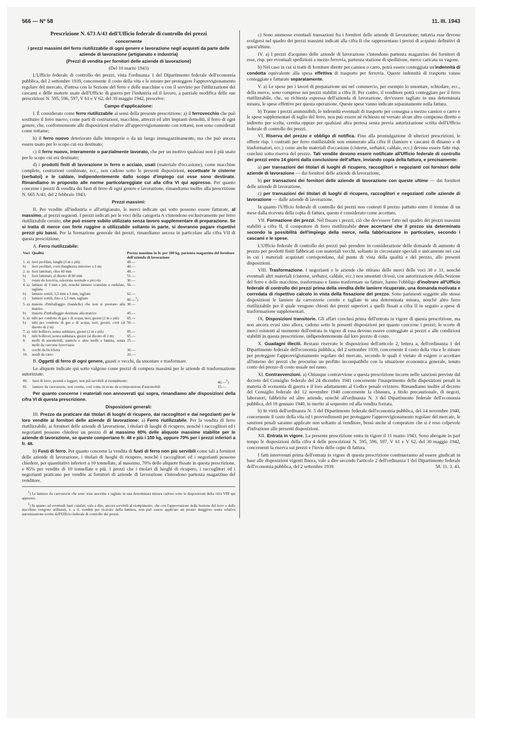566 — Nº 58 11. III. 1943
Prescrizione N. 673 A/43 dell'Ufficio federale di controllo dei prezzi
concernente
i prezzi massimi del ferro riutilizzabile di ogni genere e lavorazione negli acquisti da parte delle aziende di lavorazione (artigianato e industria)
(Prezzi di vendita per fornitori delle aziende di lavorazione)
(Del 10 marzo 1943)
L'Ufficio federale di controllo dei prezzi, vista l'ordinanza 1 del Dipartimento federale dell'economia pubblica, del 2 settembre 1939, concernente il costo della vita e le misure per proteggere l'approvvigionamento regolare del mercato, d'intesa con la Sezione del ferro e delle macchine e con il servizio per l'utilizzazione dei cascami e delle materie usate dell'Ufficio di guerra per l'industria ed il lavoro, a parziale modifica delle sue prescrizioni N. 595, 596, 597, V 61 e V 62, del 30 maggio 1942, prescrive:
Campo d'applicazione:
I. È considerato come ferro riutilizzabile ai sensi della presente prescrizione: a) il ferrovecchio che può sostituire il ferro nuovo, come parti di costruzioni, macchine, attrezzi ed altri impianti demoliti, il ferro di ogni genere, che, conformemente alle disposizioni relative all'approvvigionamento con rottami, non sono considerati come rottame;
b) il ferro nuovo deteriorato dalle intemperie o da un lungo immagazzinamento, ma che può ancora essere usato per lo scopo cui era destinato;
c) il ferro nuovo, interamente o parzialmente lavorato, che per un motivo qualsiasi non è più usato per lo scopo cui era destinato;
d) i prodotti finiti di lavorazione in ferro o acciaio, usati (materiale d'occasione), come macchine complete, costruzioni combinate, ecc., non cadono sotto le presenti disposizioni, eccettuate le cisterne (serbatoi) e le caldaie, indipendentemente dallo scopo d'impiego cui esse sono destinate. Rimandiamo in proposito alle norme particolareggiate cui alla cifra VI qui appresso. Per quanto concerne i prezzi di vendita dei fusti di ferro di ogni genere e lavorazione, rimandiamo inoltre alla prescrizione N. 665 A/43, del 2 febbraio 1943.
Prezzi massimi:
II. Per vendite all'industria e all'artigianato, le merci indicate qui sotto possono essere fatturate, al massimo, ai prezzi seguenti. I prezzi indicati per le voci della categoria A s'intendono esclusivamente per ferro riutilizzabile cernito, che può essere subito utilizzato senza lavoro supplementare di preparazione. Se si tratta di merce con forte ruggine o utilizzabile soltanto in parte, si dovranno pagare rispettivi prezzi più bassi. Per la formazione generale dei prezzi, rimandiamo ancora in particolare alla cifra VII di questa prescrizione.
A. Ferro riutilizzabile:
| Voci | Qualità | Prezzo massimo in fr. per 100 kg, partenza magazzino del fornitore dell'azienda di lavorazione |
| --- | --- | --- |
| 1. a) | ferri profilati, lunghi (3 m e più) | 48.— |
| b) | ferri profilati, corti (lunghezza inferiore a 3 m) | 40.— |
| 2. a) | ferri laminati, oltre 60 mm | 48.— |
| b) | ferri laminati, al disotto di 60 mm | 51.— |
| 3. | rotaie da ferrovia, selezione normale e piccola | 30.— |
| 4. a) | lamiere di 3 mm e più, nonchè lamiere scanalate e ondulate, tagliate | 56.— |
| b) | lamiere sottili, 1,5 mm a 3 mm, tagliate | 62.— |
| c) | lamiere sottili, fino a 1,5 mm, tagliate | 80.—<sup>1</sup>) |
| 5. a) | maiette d'imballaggio (bandelle) che non si prestano alla matrice | 30.— |
| b) | maiette d'imballaggio destinate alla matrice | 45.— |
| 6. a) | tubi per condotte di gas e di acqua, neri, grezzi (2 m e più) | 65.— |
| b) | tubi per condotte di gas e di acqua, neri, grezzi, corti (al disotto di 2 m) | 50.— |
| 7. a) | tubi bollitori, senza saldatura, grezzi (2 m e più) | 85.— |
| b) | tubi bollitori, senza saldatura, grezzi (al disotto di 2 m) | 65.— |
| 8. | molli di automobili, tramvie e altre molli a lamina, senza molli da carrozze ferroviarie | 25.— |
| 9. | cerchi da bicicletta | 30.— |
| 10. | assali da carro | 20.— |
B. Oggetti di ferro di ogni genere, guasti o vecchi, da smontare e trasformare.
Le aliquote indicate qui sotto valgono come prezzi di compera massimi per le aziende di trasformazione autorizzate.
| 80. | fusti di ferro, pesanti e leggeri, non più servibili al riempimento | 40.—<sup>2</sup>) |
| 81. | lamiere da carrozzerie, non cernite, così come ricavate da scomposizioni d'automobili | 15.— |
Per quanto concerne i materiali non annoverati qui sopra, rimandiamo alle disposizioni della cifra VI di questa prescrizione.
Disposizioni generali:
III. Prezzo da praticare dai titolari di luoghi di ricupero, dai raccoglitori e dai negozianti per le loro vendite ai fornitori delle aziende di lavorazione: a) Ferro riutilizzabile. Per la vendita di ferro riutilizzabile, ai fornitori delle aziende di lavorazione, i titolari di luoghi di ricupero, nonchè i raccoglitori ed i negozianti possono chiedere un prezzo di al massimo 80% delle aliquote massime stabilite per le aziende di lavorazione, se queste comportano fr. 48 e più i 100 kg, oppure 70% per i prezzi inferiori a fr. 48.
b) Fusti di ferro. Per quanto concerne la vendita di fusti di ferro non più servibili come tali a fornitori delle aziende di lavorazione, i titolari di luoghi di ricupero, nonchè i raccoglitori ed i negozianti possono chiedere, per quantitativi inferiori a 10 tonnellate, al massimo, 70% delle aliquote fissate in questa prescrizione, e 85% per vendite di 10 tonnellate e più. I prezzi che i titolari di luoghi di ricupero, i raccoglitori ed i negozianti praticano per vendite ai fornitori di aziende di lavorazione s'intendono partenza magazzino del venditore.
<sup>1</sup>) Le lamiere da carrozzerie che sono state assortite e tagliate in una determinata misura cadono sotto le disposizioni della cifra VIII qui appresso.
<sup>2</sup>) In quanto ad eventuali fusti calafati, vale a dire, ancora servibili al riempimento, che con l'approvazione della Sezione del ferro e delle macchine vengono utilizzati, v. a d. vendnti per ricavare della lamiera, non può essere applicato un prezzo maggiore senza relativa autorizzazione scritta dell'Ufficio federale di controllo dei prezzi.
c) Sono ammesse eventuali transazioni fra i fornitori delle aziende di lavorazione; tuttavia esse devono svolgersi nel quadro dei prezzi massimi indicati alla cifra II che rappresentano i prezzi di acquisto definitivi di quest'ultime.
IV. a) I prezzi d'acquisto delle aziende di lavorazione s'intendono partenza magazzino dei fornitori di esse, risp. per eventuali spedizioni a mezzo ferrovia, partenza stazione di spedizione, merce caricata su vagone.
b) Nel caso in cui si tratti di forniture dirette per camion o carro, potrà essere conteggiata un'indennità di condotta equivalente alla spesa effettiva di trasporto per ferrovia. Queste indennità di trasporto vanno conteggiate e fatturate separatamente.
V. a) Le spese per i lavori di preparazione usi nel commercio, per esempio lo smontare, schiodare, ecc., della merce, sono comprese nei prezzi stabiliti a cifra II. Per contro, il venditore potrà conteggiare per il ferro riutilizzabile, che, su richiesta espressa dell'azienda di lavorazione, dev'essere tagliato in una determinata misura, le spese effettive per questa operazione. Queste spese vanno indicate separatamente nella fattura.
b) Tranne i prezzi ammissibili, le indennità eventuali di trasporto per consegna a mezzo camion o carro e le spese supplementari di taglio del ferro, non può essere nè richiesto nè versato alcun altro compenso diretto o indiretto per scelta, cernita oppure per qualsiasi altra pretesa senza previa autorizzazione scritta dell'Ufficio federale di controllo dei prezzi.
VI. Riserva del prezzo e obbligo di notifica. Fino alla promulgazione di ulteriori prescrizioni, le offerte risp. i contratti per ferro riutilizzabile non enumerato alla cifra II (lamiere e cascami di dinamo e di trasformatori, ecc.) come anche materiali d'occasione (cisterne, serbatoi, caldaie, ecc.) devono essere fatte risp. conclusi sotto riserva del prezzo. Tali vendite devono essere notificate all'Ufficio federale di controllo dei prezzi entro 14 giorni dalla conclusione dell'affare, inviando copia della fattura, e precisamente:
a) per transazioni dei titolari di luoghi di ricupero, raccoglitori e negozianti coi fornitori delle aziende di lavorazione — dai fornitori delle aziende di lavorazione,
b) per transazioni dei fornitori delle aziende di lavorazione con queste ultime — dai fornitori delle aziende di lavorazione,
c) per transazioni dei titolari di luoghi di ricupero, raccoglitori e negozianti colle aziende di lavorazione — dalle aziende di lavorazione.
In quanto l'Ufficio federale di controllo dei prezzi non contesti il prezzo pattuito entro il termine di un mese dalla ricevuta della copia di fattura, questo è considerato come accettato.
VII. Formazione dei prezzi. Nel fissare i prezzi, ciò che dev'essere fatto nel quadro dei prezzi massimi stabiliti a cifra II, il compratore di ferro riutilizzabile deve accertarsi che il prezzo sia determinato secondo la possibilità dell'impiego della merce, nella fabbricazione in particolare, secondo i cascami e le spese.
L'Ufficio federale di controllo dei prezzi può prendere in considerazione delle domande di aumento di prezzo per prodotti finiti fabbricati con materiali vecchi, soltanto in circostanze speciali e unicamente nei casi in cui i materiali acquistati corrispondano, dal punto di vista della qualità e del prezzo, alle presenti disposizioni.
VIII. Trasformazione. I negozianti e le aziende che ritirano delle merci delle voci 30 e 31, nonchè eventuali altri materiali (cisterne, serbatoi, caldaie, ecc.) non smontati ch'essi, con autorizzazione della Sezione del ferro e delle macchine, trasformano e fanno trasformare su fatture, hanno l'obbligo d'inoltrare all'Ufficio federale di controllo dei prezzi prima della vendita delle lamiere ricuperate, una domanda motivata e corredata di rispettivo calcolo in vista della fissazione del prezzo. Sono parimenti soggette alle stesse disposizioni le lamiere da carrozzerie cernite e tagliate in una determinata misura, nonchè altro ferro riutilizzabile per il quale vengono chiesti dei prezzi superiori a quelli fissati a cifra II in seguito a spese di trasformazione supplementari.
IX. Disposizioni transitorie. Gli affari conclusi prima dell'entrata in vigore di questa prescrizione, ma non ancora evasi sino allora, cadono sotto le presenti disposizioni per quanto concerne i prezzi; le scorte di merci esistenti al momento dell'entrata in vigore di essa devono essere conteggiate ai prezzi e alle condizioni stabiliti in questa prescrizione, indipendentemente dal loro prezzo di costo.
X. Guadagni illeciti. Restano riservate le disposizioni dell'articolo 2, lettera a, dell'ordinanza 1 del Dipartimento federale dell'economia pubblica, del 2 settembre 1939, concernente il costo della vita e le misure per proteggere l'approvvigionamento regolare del mercato, secondo le quali è vietato di esigere o accettare all'interno dei prezzi che procurino un profitto incompatibile con la situazione economica generale, tenuto conto del prezzo di costo usuale nel ramo.
XI. Contravvenzioni. a) Chiunque contravviene a questa prescrizione incorre nelle sanzioni previste dal decreto del Consiglio federale del 24 dicembre 1941 concernente l'inasprimento delle disposizioni penali in materia di economia di guerra e il loro adattamento al Codice penale svizzero. Rimandiamo inoltre al decreto del Consiglio federale del 12 novembre 1940 concernente la chiusura, a titolo precauzionale, di negozi, laboratori, fabbriche ed altre aziende, nonchè all'ordinanza N. 3 del Dipartimento federale dell'economia pubblica, del 18 gennaio 1940, in merito al sequestro ed alla vendita forzata.
b) In virtù dell'ordinanza N. 5 del Dipartimento federale dell'economia pubblica, del 14 novembre 1940, concernente il costo della vita ed i provvedimenti per proteggere l'approvvigionamento regolare del mercato, le sanzioni penali saranno applicate non soltanto al venditore, bensì anche al compratore che si è reso colpevole d'infrazione alle presenti disposizioni.
XII. Entrata in vigore. La presente prescrizione entra in vigore il 11 marzo 1943. Sono abrogate in pari tempo le disposizioni della cifra 4 delle prescrizioni N. 595, 596, 597, V 61 e V 62, del 30 maggio 1942, concernenti la riserva sui prezzi e l'invio delle copie di fattura.
I fatti intervenuti prima dell'entrata in vigore di questa prescrizione continueranno ad essere giudicati in base alle disposizioni vigenti finora, vale a dire secondo l'articolo 2 dell'ordinanza 1 del Dipartimento federale dell'economia pubblica, del 2 settembre 1939. 58. 11. 3. 43.